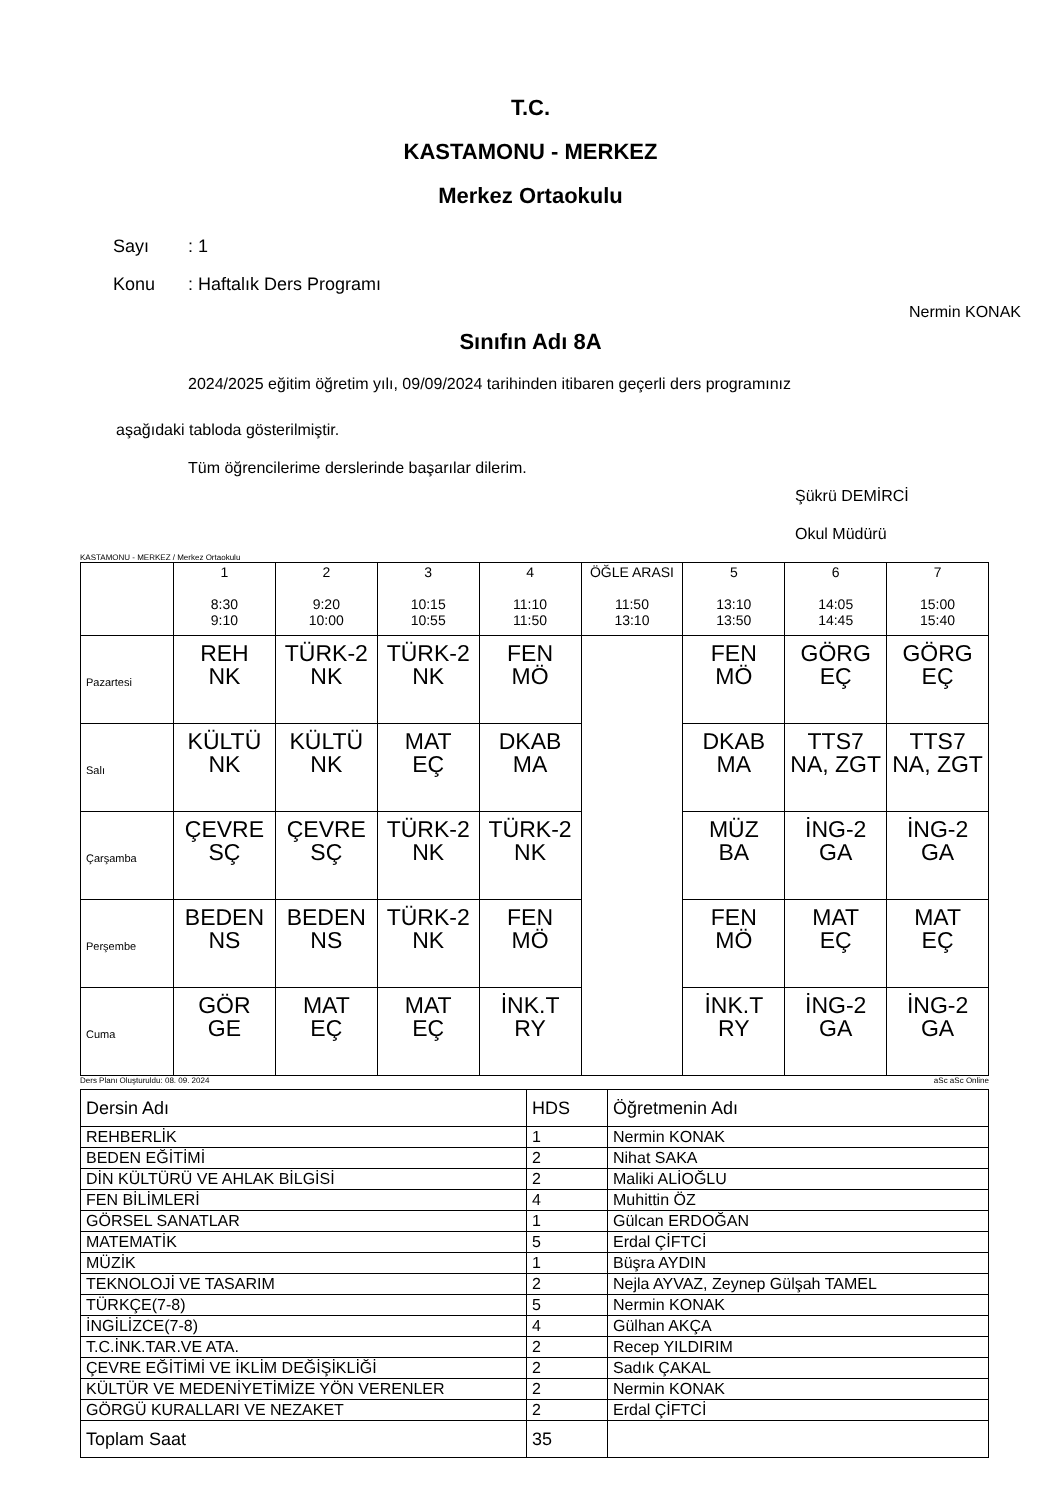T.C.
KASTAMONU - MERKEZ
Merkez Ortaokulu
Sayı: 1
Konu: Haftalık Ders Programı
Nermin KONAK
Sınıfın Adı 8A
2024/2025 eğitim öğretim yılı, 09/09/2024 tarihinden itibaren geçerli ders programınız
aşağıdaki tabloda gösterilmiştir.
Tüm öğrencilerime derslerinde başarılar dilerim.
Şükrü DEMİRCİ
Okul Müdürü
KASTAMONU - MERKEZ / Merkez Ortaokulu
| | 1 8:30 9:10 | 2 9:20 10:00 | 3 10:15 10:55 | 4 11:10 11:50 | ÖĞLE ARASI 11:50 13:10 | 5 13:10 13:50 | 6 14:05 14:45 | 7 15:00 15:40 |
| --- | --- | --- | --- | --- | --- | --- | --- | --- |
| Pazartesi | REH NK | TÜRK-2 NK | TÜRK-2 NK | FEN MÖ | | FEN MÖ | GÖRG EÇ | GÖRG EÇ |
| Salı | KÜLTÜ NK | KÜLTÜ NK | MAT EÇ | DKAB MA | | DKAB MA | TTS7 NA, ZGT | TTS7 NA, ZGT |
| Çarşamba | ÇEVRE SÇ | ÇEVRE SÇ | TÜRK-2 NK | TÜRK-2 NK | | MÜZ BA | İNG-2 GA | İNG-2 GA |
| Perşembe | BEDEN NS | BEDEN NS | TÜRK-2 NK | FEN MÖ | | FEN MÖ | MAT EÇ | MAT EÇ |
| Cuma | GÖR GE | MAT EÇ | MAT EÇ | İNK.T RY | | İNK.T RY | İNG-2 GA | İNG-2 GA |
Ders Planı Oluşturuldu: 08. 09. 2024 aSc aSc Online
| Dersin Adı | HDS | Öğretmenin Adı |
| REHBERLİK | 1 | Nermin KONAK |
| BEDEN EĞİTİMİ | 2 | Nihat SAKA |
| DİN KÜLTÜRÜ VE AHLAK BİLGİSİ | 2 | Maliki ALİOĞLU |
| FEN BİLİMLERİ | 4 | Muhittin ÖZ |
| GÖRSEL SANATLAR | 1 | Gülcan ERDOĞAN |
| MATEMATİK | 5 | Erdal ÇİFTCİ |
| MÜZİK | 1 | Büşra AYDIN |
| TEKNOLOJİ VE TASARIM | 2 | Nejla AYVAZ, Zeynep Gülşah TAMEL |
| TÜRKÇE(7-8) | 5 | Nermin KONAK |
| İNGİLİZCE(7-8) | 4 | Gülhan AKÇA |
| T.C.İNK.TAR.VE ATA. | 2 | Recep YILDIRIM |
| ÇEVRE EĞİTİMİ VE İKLİM DEĞİŞİKLİĞİ | 2 | Sadık ÇAKAL |
| KÜLTÜR VE MEDENİYETİMİZE YÖN VERENLER | 2 | Nermin KONAK |
| GÖRGÜ KURALLARI VE NEZAKET | 2 | Erdal ÇİFTCİ |
| Toplam Saat | 35 | |